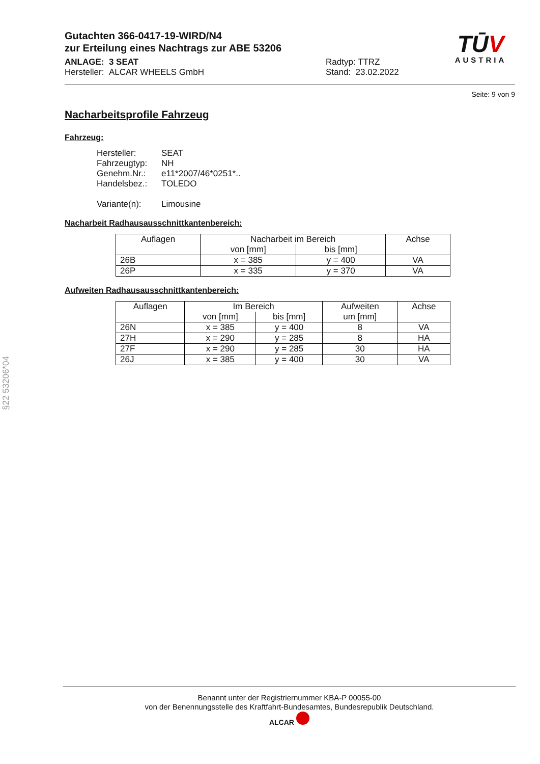TŪV
AUSTRIA
Gutachten 366-0417-19-WIRD/N4
zur Erteilung eines Nachtrags zur ABE 53206
ANLAGE: 3 SEAT
Hersteller: ALCAR WHEELS GmbH
Radtyp: TTRZ
Stand: 23.02.2022
Seite: 9 von 9
Nacharbeitsprofile Fahrzeug
Fahrzeug:
Hersteller: SEAT
Fahrzeugtyp: NH
Genehm.Nr.: e11*2007/46*0251*..
Handelsbez.: TOLEDO
Variante(n): Limousine
Nacharbeit Radhausausschnittkantenbereich:
| Auflagen | Nacharbeit im Bereich | | Achse |
| --- | --- | --- | --- |
| | von [mm] | bis [mm] | |
| 26B | x = 385 | y = 400 | VA |
| 26P | x = 335 | y = 370 | VA |
Aufweiten Radhausausschnittkantenbereich:
| Auflagen | Im Bereich | | Aufweiten | Achse |
| --- | --- | --- | --- | --- |
| | von [mm] | bis [mm] | um [mm] | |
| 26N | x = 385 | y = 400 | 8 | VA |
| 27H | x = 290 | y = 285 | 8 | HA |
| 27F | x = 290 | y = 285 | 30 | HA |
| 26J | x = 385 | y = 400 | 30 | VA |
§22 53206*04
Benannt unter der Registriernummer KBA-P 00055-00
von der Benennungsstelle des Kraftfahrt-Bundesamtes, Bundesrepublik Deutschland.
ALCAR